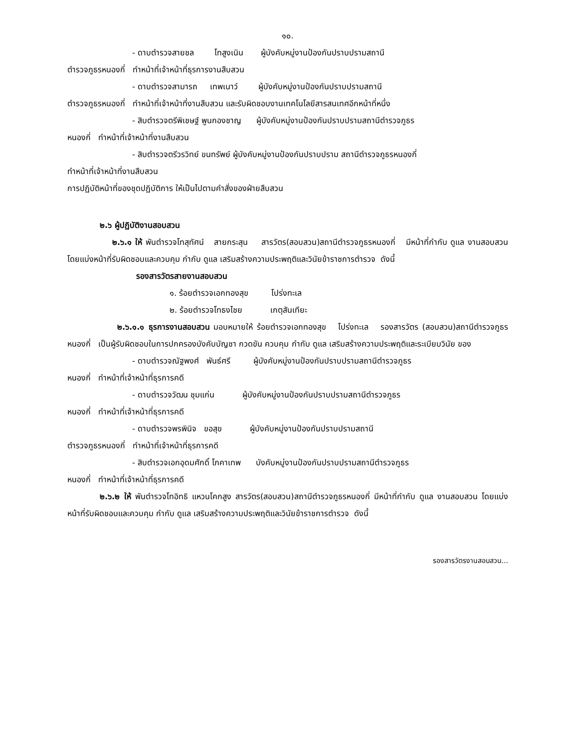๑๐.
- ดาบตำรวจสายชล โทสูงเนิน ผู้บังคับหมู่งานป้องกันปราบปรามสถานี
ตำรวจภูธรหนองกี่ ทำหน้าที่เจ้าหน้าที่ธุรการงานสืบสวน
- ดาบตำรวจสามารถ เทพเนาว์ ผู้บังคับหมู่งานป้องกันปราบปรามสถานี
ตำรวจภูธรหนองกี่ ทำหน้าที่เจ้าหน้าที่งานสืบสวน และรับผิดชอบงานเทคโนโลยีสารสนเทศอีกหน้าที่หนึ่ง
- สิบตำรวจตรีพิเชษฐ์ พูนกองชาญ ผู้บังคับหมู่งานป้องกันปราบปรามสถานีตำรวจภูธร
หนองกี่ ทำหน้าที่เจ้าหน้าที่งานสืบสวน
- สิบตำรวจตรีวรวิทย์ ขนทรัพย์ ผู้บังคับหมู่งานป้องกันปราบปราม สถานีตำรวจภูธรหนองกี่
ทำหน้าที่เจ้าหน้าที่งานสืบสวน
การปฏิบัติหน้าที่ของชุดปฏิบัติการ ให้เป็นไปตามคำสั่งของฝ่ายสืบสวน
๒.๖ ผู้ปฏิบัติงานสอบสวน
๒.๖.๑ ให้ พันตำรวจโทสุทัศน์ สายกระสุน สารวัตร(สอบสวน)สถานีตำรวจภูธรหนองกี่ มีหน้าที่กำกับ ดูแล งานสอบสวน โดยแบ่งหน้าที่รับผิดชอบและควบคุม กำกับ ดูแล เสริมสร้างความประพฤติและวินัยข้าราชการตำรวจ ดังนี้
รองสารวัตรสายงานสอบสวน
๑. ร้อยตำรวจเอกทองสุข โปร่งทะเล
๒. ร้อยตำรวจโทธงไชย เกตุสันเทียะ
๒.๖.๑.๑ ธุรการงานสอบสวน มอบหมายให้ ร้อยตำรวจเอกทองสุข โปร่งทะเล รองสารวัตร (สอบสวน)สถานีตำรวจภูธรหนองกี่ เป็นผู้รับผิดชอบในการปกครองบังคับบัญชา กวดขัน ควบคุม กำกับ ดูแล เสริมสร้างความประพฤติและระเบียบวินัย ของ
- ดาบตำรวจณัฐพงศ์ พันธ์ศรี ผู้บังคับหมู่งานป้องกันปราบปรามสถานีตำรวจภูธร
หนองกี่ ทำหน้าที่เจ้าหน้าที่ธุรการคดี
- ดาบตำรวจวัฒน ชุมแก่น ผู้บังคับหมู่งานป้องกันปราบปรามสถานีตำรวจภูธร
หนองกี่ ทำหน้าที่เจ้าหน้าที่ธุรการคดี
- ดาบตำรวจพรพินิจ ขอสุข ผู้บังคับหมู่งานป้องกันปราบปรามสถานี
ตำรวจภูธรหนองกี่ ทำหน้าที่เจ้าหน้าที่ธุรการคดี
- สิบตำรวจเอกอุดมศักดิ์ โภคาเทพ บังคับหมู่งานป้องกันปราบปรามสถานีตำรวจภูธร
หนองกี่ ทำหน้าที่เจ้าหน้าที่ธุรการคดี
๒.๖.๒ ให้ พันตำรวจโทอิทธิ แหวนโคกสูง สารวัตร(สอบสวน)สถานีตำรวจภูธรหนองกี่ มีหน้าที่กำกับ ดูแล งานสอบสวน โดยแบ่งหน้าที่รับผิดชอบและควบคุม กำกับ ดูแล เสริมสร้างความประพฤติและวินัยข้าราชการตำรวจ ดังนี้
รองสารวัตรงานสอบสวน...